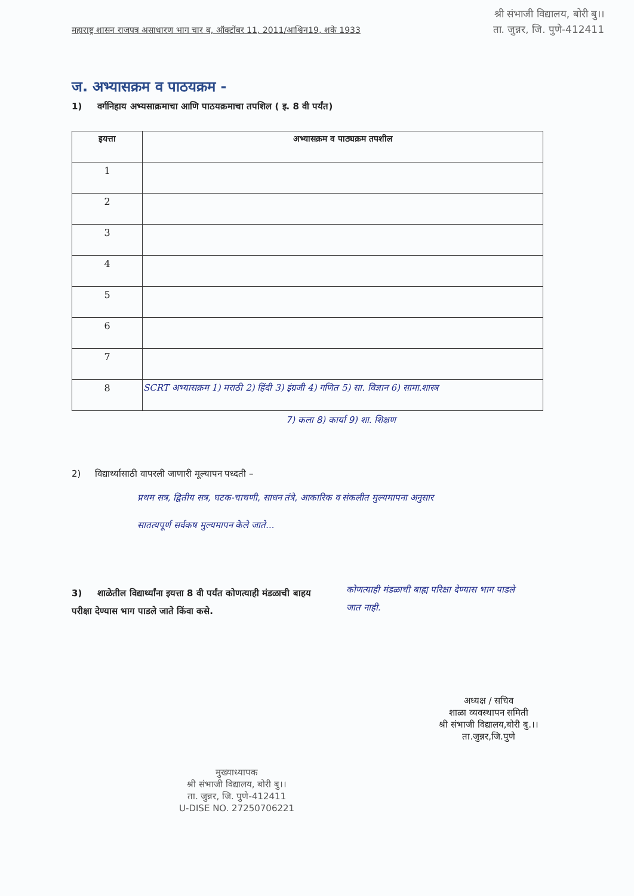श्री संभाजी विद्यालय, बोरी बु।।
ता. जुन्नर, जि. पुणे-412411
महाराष्ट्र शासन राजपत्र असाधारण भाग चार ब, ऑक्टोंबर 11, 2011/आश्विन19, शके 1933
ज. अभ्यासक्रम व पाठयक्रम -
1) वर्गनिहाय अभ्यसाक्रमाचा आणि पाठयक्रमाचा तपशिल ( इ. 8 वी पर्यंत)
| इयत्ता | अभ्यासक्रम व पाठ्यक्रम तपशील |
| --- | --- |
| 1 | |
| 2 | |
| 3 | |
| 4 | |
| 5 | |
| 6 | |
| 7 | |
| 8 | SCRT अभ्यासक्रम 1) मराठी 2) हिंदी 3) इंग्रजी 4) गणित 5) सा. विज्ञान 6) सामा.शास्त्र |
7) कला 8) कार्या 9) शा. शिक्षण
2) विद्यार्थ्यासाठी वापरली जाणारी मूल्यापन पध्दती –
प्रथम सत्र, द्वितीय सत्र, घटक-चाचणी, साधन तंत्रे, आकारिक व संकलीत मुल्यमापना अनुसार
सातत्यपूर्ण सर्वकष मुल्यमापन केले जाते...
3) शाळेतील विद्यार्थ्यांना इयत्ता 8 वी पर्यंत कोणत्याही मंडळाची बाहय परीक्षा देण्यास भाग पाडले जाते किंवा कसे.
कोणत्याही मंडळाची बाह्य परिक्षा देण्यास भाग पाडले
जात नाही.
मुख्याध्यापक
श्री संभाजी विद्यालय, बोरी बु।।
ता. जुन्नर, जि. पुणे-412411
U-DISE NO. 27250706221
अध्यक्ष / सचिव
शाळा व्यवस्थापन समिती
श्री संभाजी विद्यालय,बोरी बु.।।
ता.जुन्नर,जि.पुणे